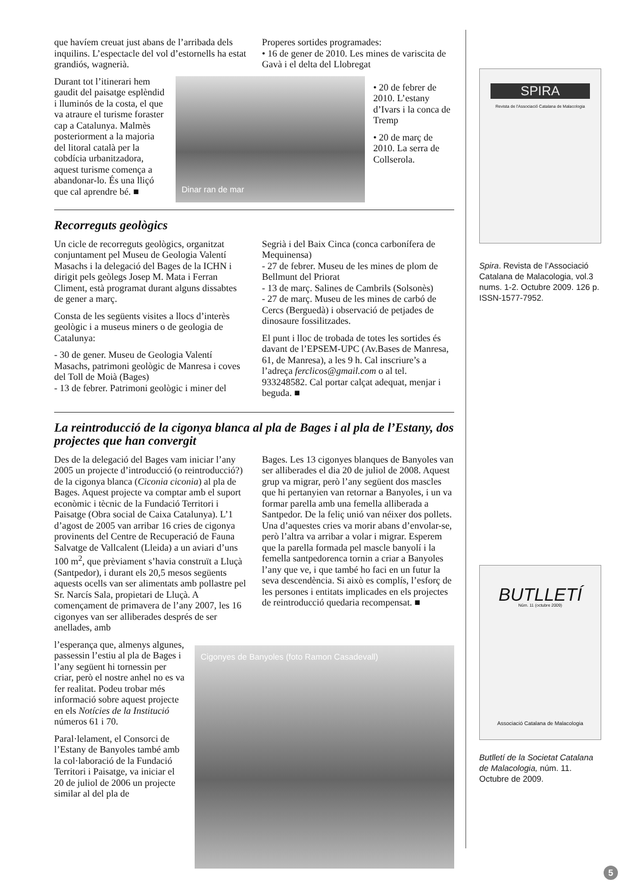que havíem creuat just abans de l’arribada dels inquilins. L’espectacle del vol d’estornells ha estat grandiós, wagnerià.
Properes sortides programades:
• 16 de gener de 2010. Les mines de variscita de Gavà i el delta del Llobregat
Durant tot l’itinerari hem gaudit del paisatge esplèndid i lluminós de la costa, el que va atraure el turisme foraster cap a Catalunya. Malmès posteriorment a la majoria del litoral català per la cobdícia urbanitzadora, aquest turisme comença a abandonar-lo. És una lliçó que cal aprendre bé. ■
Dinar ran de mar
• 20 de febrer de 2010. L’estany d’Ivars i la conca de Tremp
• 20 de març de 2010. La serra de Collserola.
Recorreguts geològics
Un cicle de recorreguts geològics, organitzat conjuntament pel Museu de Geologia Valentí Masachs i la delegació del Bages de la ICHN i dirigit pels geòlegs Josep M. Mata i Ferran Climent, està programat durant alguns dissabtes de gener a març.
Consta de les següents visites a llocs d’interès geològic i a museus miners o de geologia de Catalunya:
- 30 de gener. Museu de Geologia Valentí Masachs, patrimoni geològic de Manresa i coves del Toll de Moià (Bages)
- 13 de febrer. Patrimoni geològic i miner del
Segrià i del Baix Cinca (conca carbonífera de Mequinensa)
- 27 de febrer. Museu de les mines de plom de Bellmunt del Priorat
- 13 de març. Salines de Cambrils (Solsonès)
- 27 de març. Museu de les mines de carbó de Cercs (Berguedà) i observació de petjades de dinosaure fossilitzades.
El punt i lloc de trobada de totes les sortides és davant de l’EPSEM-UPC (Av.Bases de Manresa, 61, de Manresa), a les 9 h. Cal inscriure’s a l’adreça ferclicos@gmail.com o al tel. 933248582. Cal portar calçat adequat, menjar i beguda. ■
La reintroducció de la cigonya blanca al pla de Bages i al pla de l’Estany, dos projectes que han convergit
Des de la delegació del Bages vam iniciar l’any 2005 un projecte d’introducció (o reintroducció?) de la cigonya blanca (Ciconia ciconia) al pla de Bages. Aquest projecte va comptar amb el suport econòmic i tècnic de la Fundació Territori i Paisatge (Obra social de Caixa Catalunya). L’1 d’agost de 2005 van arribar 16 cries de cigonya provinents del Centre de Recuperació de Fauna Salvatge de Vallcalent (Lleida) a un aviari d’uns 100 m<sup>2</sup>, que prèviament s’havia construït a Lluçà (Santpedor), i durant els 20,5 mesos següents aquests ocells van ser alimentats amb pollastre pel Sr. Narcís Sala, propietari de Lluçà. A començament de primavera de l’any 2007, les 16 cigonyes van ser alliberades després de ser anellades, amb
Bages. Les 13 cigonyes blanques de Banyoles van ser alliberades el dia 20 de juliol de 2008. Aquest grup va migrar, però l’any següent dos mascles que hi pertanyien van retornar a Banyoles, i un va formar parella amb una femella alliberada a Santpedor. De la feliç unió van néixer dos pollets. Una d’aquestes cries va morir abans d’envolar-se, però l’altra va arribar a volar i migrar. Esperem que la parella formada pel mascle banyolí i la femella santpedorenca tornin a criar a Banyoles l’any que ve, i que també ho faci en un futur la seva descendència. Si això es complís, l’esforç de les persones i entitats implicades en els projectes de reintroducció quedaria recompensat. ■
l’esperança que, almenys algunes, passessin l’estiu al pla de Bages i l’any següent hi tornessin per criar, però el nostre anhel no es va fer realitat. Podeu trobar més informació sobre aquest projecte en els Notícies de la Institució números 61 i 70.
Paral·lelament, el Consorci de l’Estany de Banyoles també amb la col·laboració de la Fundació Territori i Paisatge, va iniciar el 20 de juliol de 2006 un projecte similar al del pla de
Cigonyes de Banyoles (foto Ramon Casadevall)
SPIRA
Revista de l'Associació Catalana de Malacologia
Spira. Revista de l’Associació Catalana de Malacologia, vol.3 nums. 1-2. Octubre 2009. 126 p. ISSN-1577-7952.
BUTLLETÍ
Núm. 11 (octubre 2009)
Associació Catalana de Malacologia
Butlletí de la Societat Catalana de Malacologia, núm. 11. Octubre de 2009.
5